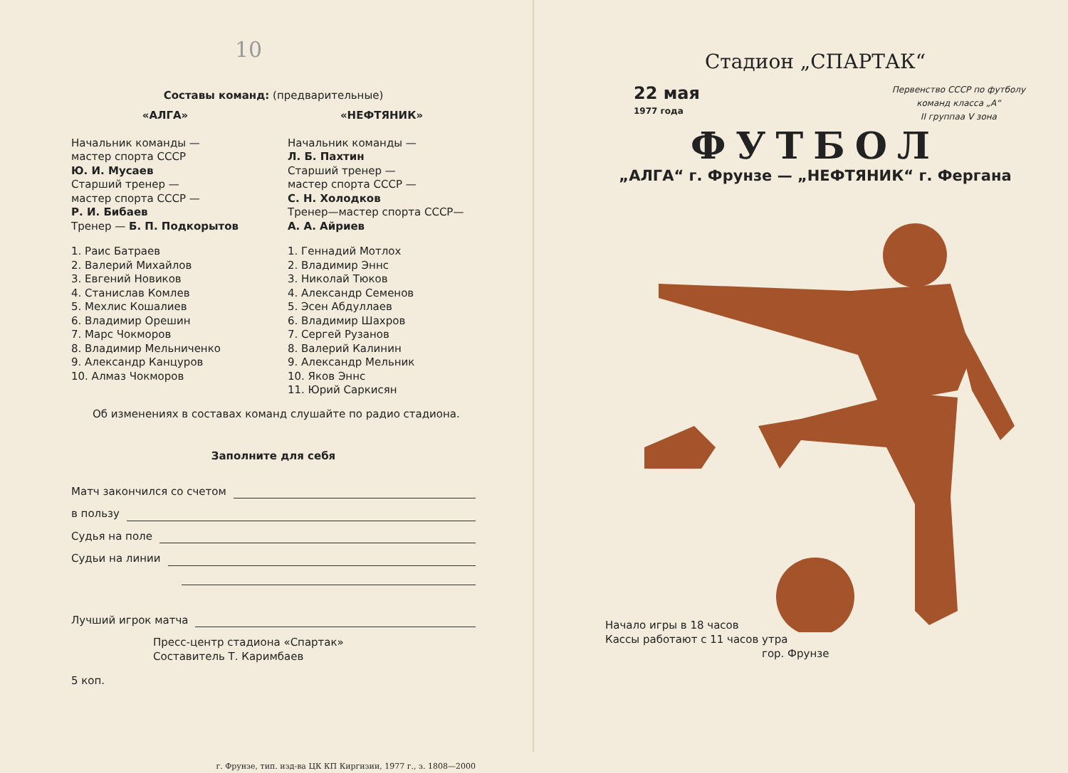10
Составы команд: (предварительные)
«АЛГА»
Начальник команды —
мастер спорта СССР
Ю. И. Мусаев
Старший тренер —
мастер спорта СССР —
Р. И. Бибаев
Тренер — Б. П. Подкорытов
1. Раис Батраев
2. Валерий Михайлов
3. Евгений Новиков
4. Станислав Комлев
5. Мехлис Кошалиев
6. Владимир Орешин
7. Марс Чокморов
8. Владимир Мельниченко
9. Александр Канцуров
10. Алмаз Чокморов
«НЕФТЯНИК»
Начальник команды —
Л. Б. Пахтин
Старший тренер —
мастер спорта СССР —
С. Н. Холодков
Тренер—мастер спорта СССР—
А. А. Айриев
1. Геннадий Мотлох
2. Владимир Эннс
3. Николай Тюков
4. Александр Семенов
5. Эсен Абдуллаев
6. Владимир Шахров
7. Сергей Рузанов
8. Валерий Калинин
9. Александр Мельник
10. Яков Эннс
11. Юрий Саркисян
Об изменениях в составах команд слушайте по радио стадиона.
Заполните для себя
Матч закончился со счетом
в пользу
Судья на поле
Судьи на линии
Лучший игрок матча
Пресс-центр стадиона «Спартак»
Составитель Т. Каримбаев
5 коп.
г. Фрунзе, тип. изд-ва ЦК КП Киргизии, 1977 г., з. 1808—2000
Стадион „СПАРТАК“
22 мая
1977 года
Первенство СССР по футболу
команд класса „А“
II группаа V зона
ФУТБОЛ
„АЛГА“ г. Фрунзе — „НЕФТЯНИК“ г. Фергана
Начало игры в 18 часов
Кассы работают с 11 часов утра
гор. Фрунзе